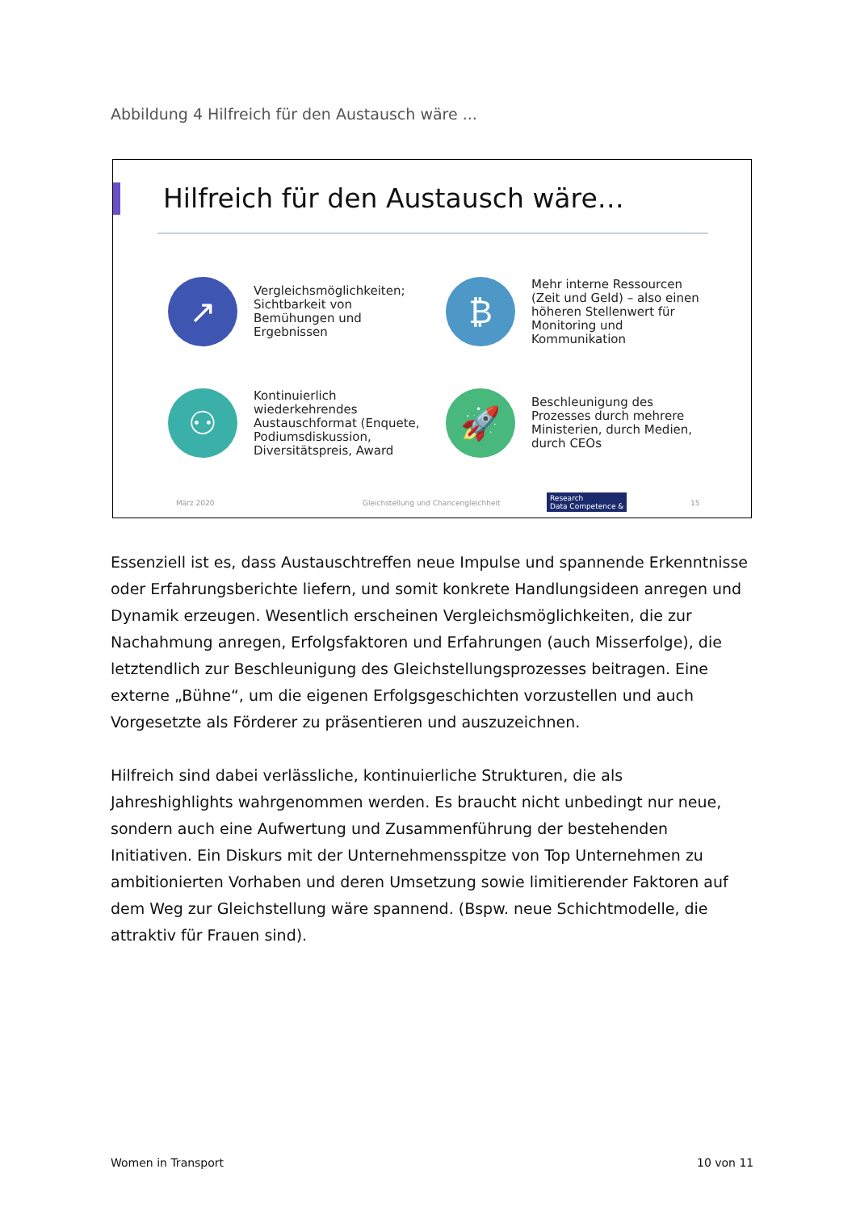Abbildung 4 Hilfreich für den Austausch wäre ...
Hilfreich für den Austausch wäre…
↗
Vergleichsmöglichkeiten; Sichtbarkeit von Bemühungen und Ergebnissen
₿
Mehr interne Ressourcen (Zeit und Geld) – also einen höheren Stellenwert für Monitoring und Kommunikation
⚇
Kontinuierlich wiederkehrendes Austauschformat (Enquete, Podiumsdiskussion, Diversitätspreis, Award
🚀
Beschleunigung des Prozesses durch mehrere Ministerien, durch Medien, durch CEOs
März 2020
Gleichstellung und Chancengleichheit
Research
Data Competence &
15
Essenziell ist es, dass Austauschtreffen neue Impulse und spannende Erkenntnisse oder Erfahrungsberichte liefern, und somit konkrete Handlungsideen anregen und Dynamik erzeugen. Wesentlich erscheinen Vergleichsmöglichkeiten, die zur Nachahmung anregen, Erfolgsfaktoren und Erfahrungen (auch Misserfolge), die letztendlich zur Beschleunigung des Gleichstellungsprozesses beitragen. Eine externe „Bühne“, um die eigenen Erfolgsgeschichten vorzustellen und auch Vorgesetzte als Förderer zu präsentieren und auszuzeichnen.
Hilfreich sind dabei verlässliche, kontinuierliche Strukturen, die als Jahreshighlights wahrgenommen werden. Es braucht nicht unbedingt nur neue, sondern auch eine Aufwertung und Zusammenführung der bestehenden Initiativen. Ein Diskurs mit der Unternehmensspitze von Top Unternehmen zu ambitionierten Vorhaben und deren Umsetzung sowie limitierender Faktoren auf dem Weg zur Gleichstellung wäre spannend. (Bspw. neue Schichtmodelle, die attraktiv für Frauen sind).
Women in Transport 10 von 11